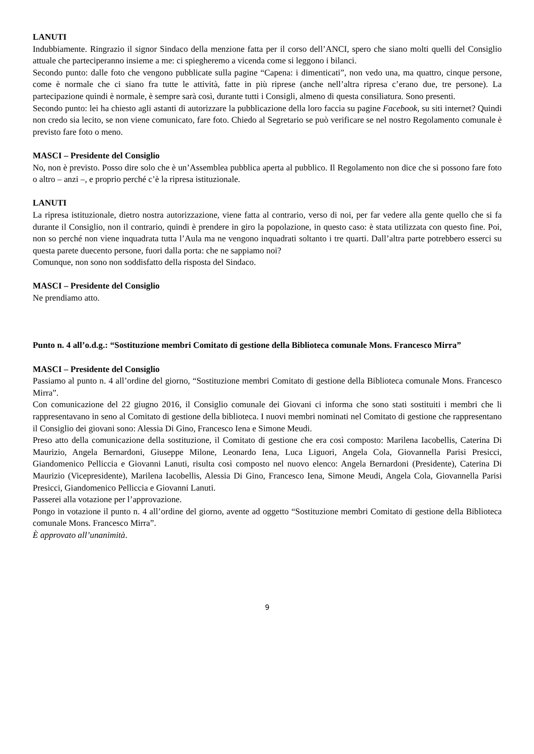LANUTI
Indubbiamente. Ringrazio il signor Sindaco della menzione fatta per il corso dell’ANCI, spero che siano molti quelli del Consiglio attuale che parteciperanno insieme a me: ci spiegheremo a vicenda come si leggono i bilanci.
Secondo punto: dalle foto che vengono pubblicate sulla pagine “Capena: i dimenticati”, non vedo una, ma quattro, cinque persone, come è normale che ci siano fra tutte le attività, fatte in più riprese (anche nell’altra ripresa c’erano due, tre persone). La partecipazione quindi è normale, è sempre sarà così, durante tutti i Consigli, almeno di questa consiliatura. Sono presenti.
Secondo punto: lei ha chiesto agli astanti di autorizzare la pubblicazione della loro faccia su pagine Facebook, su siti internet? Quindi non credo sia lecito, se non viene comunicato, fare foto. Chiedo al Segretario se può verificare se nel nostro Regolamento comunale è previsto fare foto o meno.
MASCI – Presidente del Consiglio
No, non è previsto. Posso dire solo che è un’Assemblea pubblica aperta al pubblico. Il Regolamento non dice che si possono fare foto o altro – anzi –, e proprio perché c’è la ripresa istituzionale.
LANUTI
La ripresa istituzionale, dietro nostra autorizzazione, viene fatta al contrario, verso di noi, per far vedere alla gente quello che si fa durante il Consiglio, non il contrario, quindi è prendere in giro la popolazione, in questo caso: è stata utilizzata con questo fine. Poi, non so perché non viene inquadrata tutta l’Aula ma ne vengono inquadrati soltanto i tre quarti. Dall’altra parte potrebbero esserci su questa parete duecento persone, fuori dalla porta: che ne sappiamo noi?
Comunque, non sono non soddisfatto della risposta del Sindaco.
MASCI – Presidente del Consiglio
Ne prendiamo atto.
Punto n. 4 all’o.d.g.: “Sostituzione membri Comitato di gestione della Biblioteca comunale Mons. Francesco Mirra”
MASCI – Presidente del Consiglio
Passiamo al punto n. 4 all’ordine del giorno, “Sostituzione membri Comitato di gestione della Biblioteca comunale Mons. Francesco Mirra”.
Con comunicazione del 22 giugno 2016, il Consiglio comunale dei Giovani ci informa che sono stati sostituiti i membri che li rappresentavano in seno al Comitato di gestione della biblioteca. I nuovi membri nominati nel Comitato di gestione che rappresentano il Consiglio dei giovani sono: Alessia Di Gino, Francesco Iena e Simone Meudi.
Preso atto della comunicazione della sostituzione, il Comitato di gestione che era così composto: Marilena Iacobellis, Caterina Di Maurizio, Angela Bernardoni, Giuseppe Milone, Leonardo Iena, Luca Liguori, Angela Cola, Giovannella Parisi Presicci, Giandomenico Pelliccia e Giovanni Lanuti, risulta così composto nel nuovo elenco: Angela Bernardoni (Presidente), Caterina Di Maurizio (Vicepresidente), Marilena Iacobellis, Alessia Di Gino, Francesco Iena, Simone Meudi, Angela Cola, Giovannella Parisi Presicci, Giandomenico Pelliccia e Giovanni Lanuti.
Passerei alla votazione per l’approvazione.
Pongo in votazione il punto n. 4 all’ordine del giorno, avente ad oggetto “Sostituzione membri Comitato di gestione della Biblioteca comunale Mons. Francesco Mirra”.
È approvato all’unanimità.
9